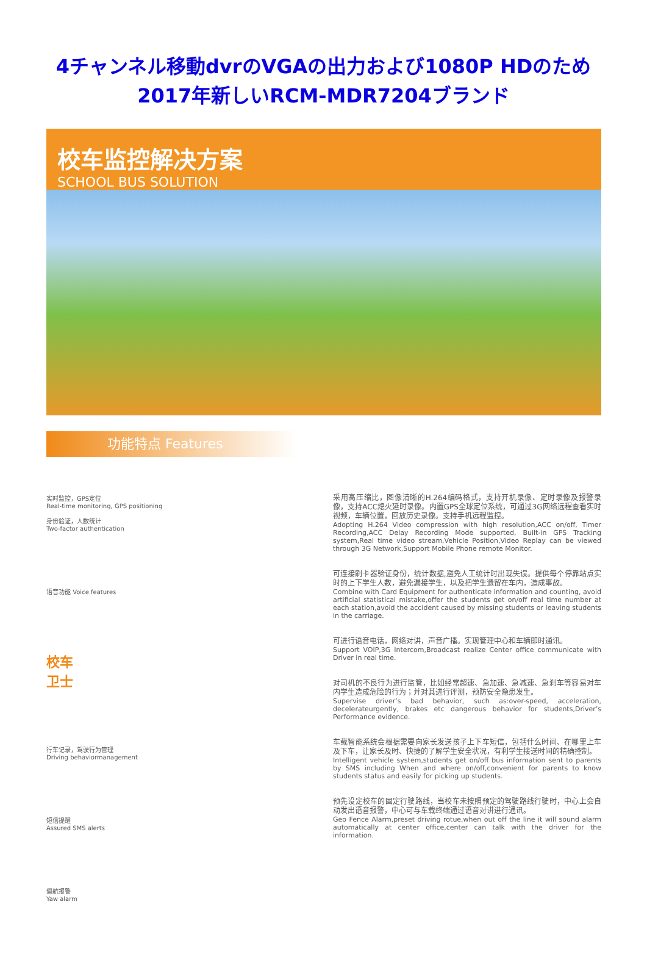4チャンネル移動dvrのVGAの出力および1080P HDのため2017年新しいRCM-MDR7204ブランド
校车监控解决方案
SCHOOL BUS SOLUTION
功能特点 Features
实时监控，GPS定位
Real-time monitoring, GPS positioning
身份验证，人数统计
Two-factor authentication
语音功能 Voice features
校车
卫士
行车记录，驾驶行为管理
Driving behaviormanagement
短信提醒
Assured SMS alerts
偏航报警
Yaw alarm
采用高压缩比，图像清晰的H.264编码格式，支持开机录像、定时录像及报警录像，支持ACC熄火延时录像。内置GPS全球定位系统，可通过3G网络远程查看实时视频，车辆位置，回放历史录像。支持手机远程监控。
Adopting H.264 Video compression with high resolution,ACC on/off, Timer Recording,ACC Delay Recording Mode supported, Built-in GPS Tracking system,Real time video stream,Vehicle Position,Video Replay can be viewed through 3G Network,Support Mobile Phone remote Monitor.
可连接刷卡器验证身份，统计数据,避免人工统计时出现失误。提供每个停靠站点实时的上下学生人数，避免漏接学生，以及把学生遗留在车内，造成事故。
Combine with Card Equipment for authenticate information and counting, avoid artificial statistical mistake,offer the students get on/off real time number at each station,avoid the accident caused by missing students or leaving students in the carriage.
可进行语音电话，网络对讲，声音广播。实现管理中心和车辆即时通讯。
Support VOIP,3G Intercom,Broadcast realize Center office communicate with Driver in real time.
对司机的不良行为进行监管，比如经常超速、急加速、急减速、急刹车等容易对车内学生造成危险的行为；并对其进行评测，预防安全隐患发生。
Supervise driver’s bad behavior, such as:over-speed, acceleration, decelerateurgently, brakes etc dangerous behavior for students,Driver’s Performance evidence.
车载智能系统会根据需要向家长发送孩子上下车短信，包括什么时间、在哪里上车及下车，让家长及时、快捷的了解学生安全状况，有利学生接送时间的精确控制。
Intelligent vehicle system,students get on/off bus information sent to parents by SMS including When and where on/off,convenient for parents to know students status and easily for picking up students.
预先设定校车的固定行驶路线，当校车未按照预定的驾驶路线行驶时，中心上会自动发出语音报警，中心可与车载终端通过语音对讲进行通讯。
Geo Fence Alarm,preset driving rotue,when out off the line it will sound alarm automatically at center office,center can talk with the driver for the information.